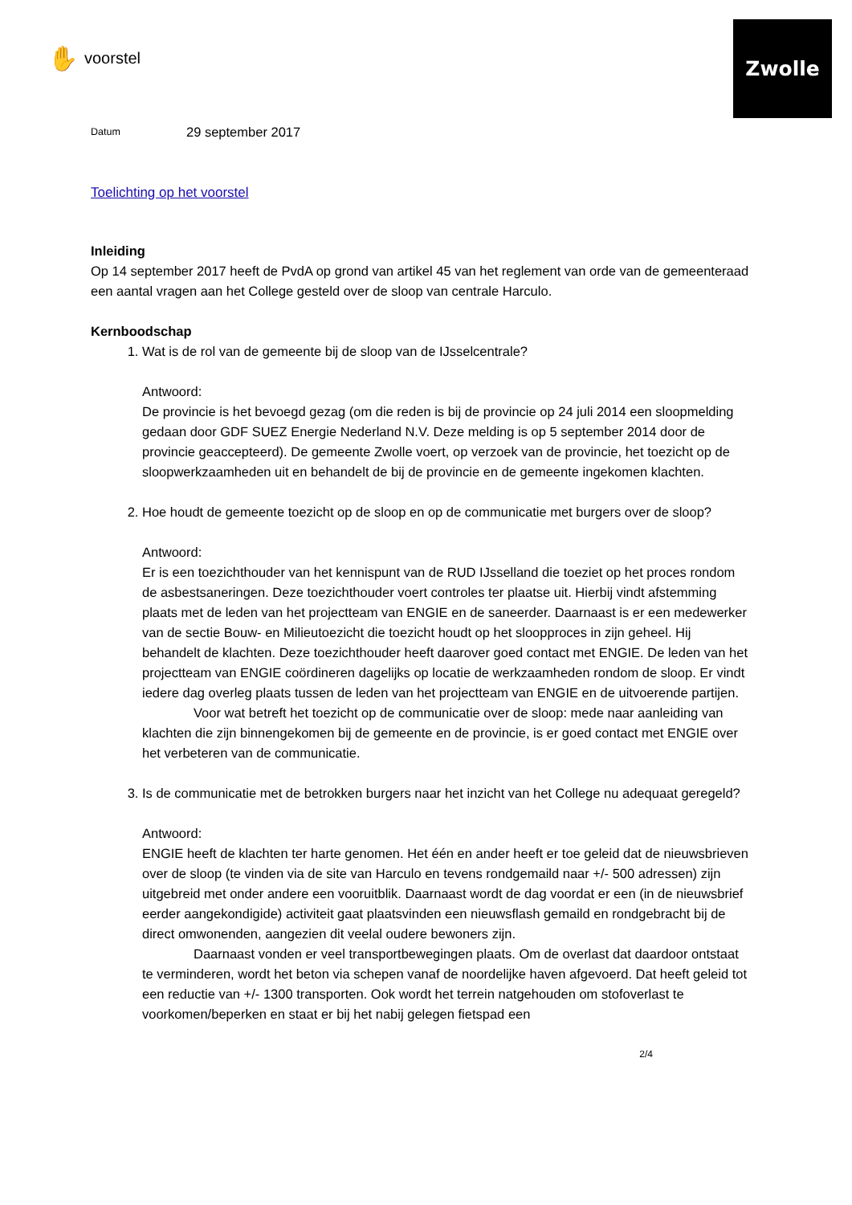Zwolle
✋ voorstel
Datum 29 september 2017
Toelichting op het voorstel
Inleiding
Op 14 september 2017 heeft de PvdA op grond van artikel 45 van het reglement van orde van de gemeenteraad een aantal vragen aan het College gesteld over de sloop van centrale Harculo.
Kernboodschap
1. Wat is de rol van de gemeente bij de sloop van de IJsselcentrale?
Antwoord:
De provincie is het bevoegd gezag (om die reden is bij de provincie op 24 juli 2014 een sloopmelding gedaan door GDF SUEZ Energie Nederland N.V. Deze melding is op 5 september 2014 door de provincie geaccepteerd). De gemeente Zwolle voert, op verzoek van de provincie, het toezicht op de sloopwerkzaamheden uit en behandelt de bij de provincie en de gemeente ingekomen klachten.
2. Hoe houdt de gemeente toezicht op de sloop en op de communicatie met burgers over de sloop?
Antwoord:
Er is een toezichthouder van het kennispunt van de RUD IJsselland die toeziet op het proces rondom de asbestsaneringen. Deze toezichthouder voert controles ter plaatse uit. Hierbij vindt afstemming plaats met de leden van het projectteam van ENGIE en de saneerder. Daarnaast is er een medewerker van de sectie Bouw- en Milieutoezicht die toezicht houdt op het sloopproces in zijn geheel. Hij behandelt de klachten. Deze toezichthouder heeft daarover goed contact met ENGIE. De leden van het projectteam van ENGIE coördineren dagelijks op locatie de werkzaamheden rondom de sloop. Er vindt iedere dag overleg plaats tussen de leden van het projectteam van ENGIE en de uitvoerende partijen.
Voor wat betreft het toezicht op de communicatie over de sloop: mede naar aanleiding van klachten die zijn binnengekomen bij de gemeente en de provincie, is er goed contact met ENGIE over het verbeteren van de communicatie.
3. Is de communicatie met de betrokken burgers naar het inzicht van het College nu adequaat geregeld?
Antwoord:
ENGIE heeft de klachten ter harte genomen. Het één en ander heeft er toe geleid dat de nieuwsbrieven over de sloop (te vinden via de site van Harculo en tevens rondgemaild naar +/- 500 adressen) zijn uitgebreid met onder andere een vooruitblik. Daarnaast wordt de dag voordat er een (in de nieuwsbrief eerder aangekondigide) activiteit gaat plaatsvinden een nieuwsflash gemaild en rondgebracht bij de direct omwonenden, aangezien dit veelal oudere bewoners zijn.
Daarnaast vonden er veel transportbewegingen plaats. Om de overlast dat daardoor ontstaat te verminderen, wordt het beton via schepen vanaf de noordelijke haven afgevoerd. Dat heeft geleid tot een reductie van +/- 1300 transporten. Ook wordt het terrein natgehouden om stofoverlast te voorkomen/beperken en staat er bij het nabij gelegen fietspad een
2/4